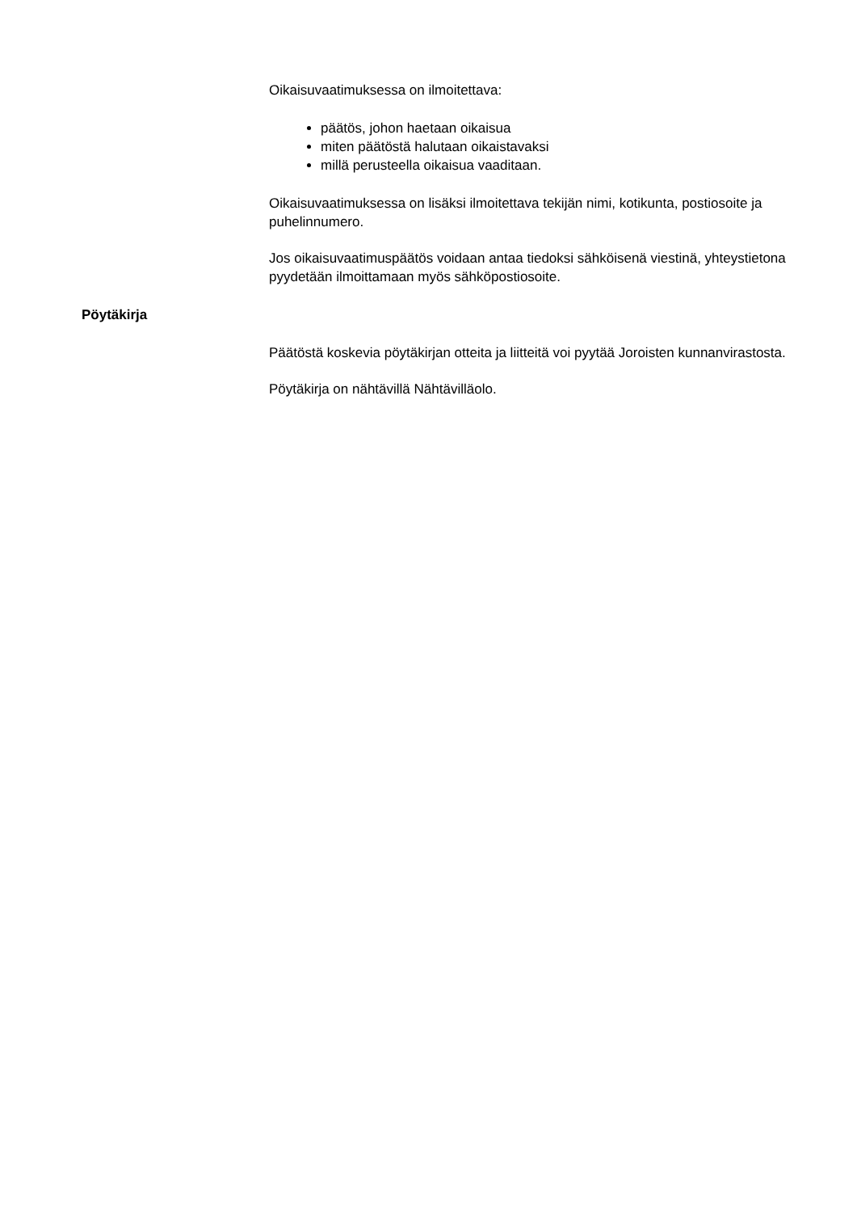Oikaisuvaatimuksessa on ilmoitettava:
päätös, johon haetaan oikaisua
miten päätöstä halutaan oikaistavaksi
millä perusteella oikaisua vaaditaan.
Oikaisuvaatimuksessa on lisäksi ilmoitettava tekijän nimi, kotikunta, postiosoite ja puhelinnumero.
Jos oikaisuvaatimuspäätös voidaan antaa tiedoksi sähköisenä viestinä, yhteystietona pyydetään ilmoittamaan myös sähköpostiosoite.
Pöytäkirja
Päätöstä koskevia pöytäkirjan otteita ja liitteitä voi pyytää Joroisten kunnanvirastosta.
Pöytäkirja on nähtävillä Nähtävilläolo.